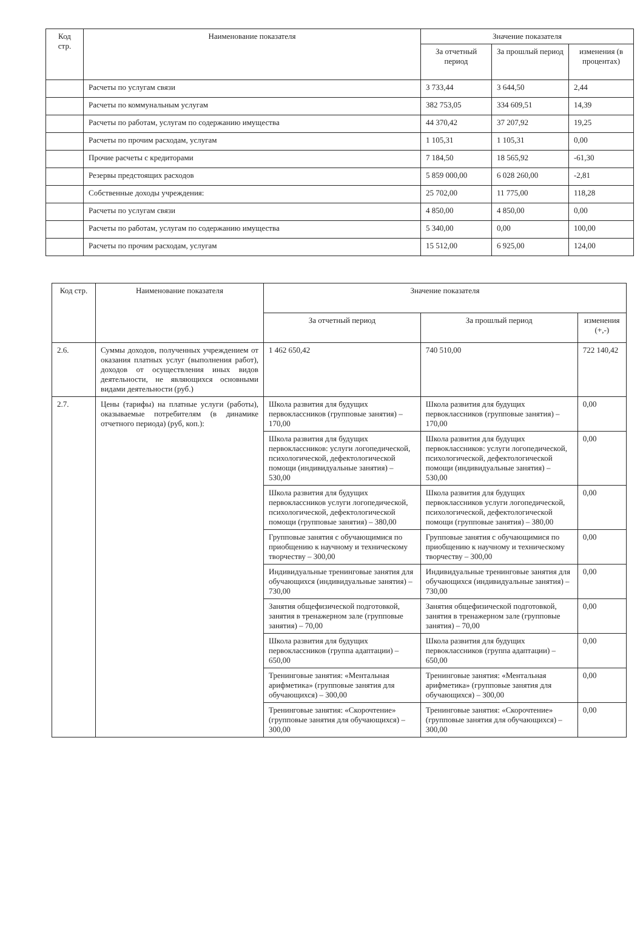| Код стр. | Наименование показателя | Значение показателя | | |
| --- | --- | --- | --- | --- |
| | | За отчетный период | За прошлый период | изменения (в процентах) |
| | Расчеты по услугам связи | 3 733,44 | 3 644,50 | 2,44 |
| | Расчеты по коммунальным услугам | 382 753,05 | 334 609,51 | 14,39 |
| | Расчеты по работам, услугам по содержанию имущества | 44 370,42 | 37 207,92 | 19,25 |
| | Расчеты по прочим расходам, услугам | 1 105,31 | 1 105,31 | 0,00 |
| | Прочие расчеты с кредиторами | 7 184,50 | 18 565,92 | -61,30 |
| | Резервы предстоящих расходов | 5 859 000,00 | 6 028 260,00 | -2,81 |
| | Собственные доходы учреждения: | 25 702,00 | 11 775,00 | 118,28 |
| | Расчеты по услугам связи | 4 850,00 | 4 850,00 | 0,00 |
| | Расчеты по работам, услугам по содержанию имущества | 5 340,00 | 0,00 | 100,00 |
| | Расчеты по прочим расходам, услугам | 15 512,00 | 6 925,00 | 124,00 |
| Код стр. | Наименование показателя | Значение показателя | | |
| --- | --- | --- | --- | --- |
| | | За отчетный период | За прошлый период | изменения (+,-) |
| 2.6. | Суммы доходов, полученных учреждением от оказания платных услуг (выполнения работ), доходов от осуществления иных видов деятельности, не являющихся основными видами деятельности (руб.) | 1 462 650,42 | 740 510,00 | 722 140,42 |
| 2.7. | Цены (тарифы) на платные услуги (работы), оказываемые потребителям (в динамике отчетного периода) (руб, коп.): | Школа развития для будущих первоклассников (групповые занятия) – 170,00 | Школа развития для будущих первоклассников (групповые занятия) – 170,00 | 0,00 |
| | | Школа развития для будущих первоклассников: услуги логопедической, психологической, дефектологической помощи (индивидуальные занятия) – 530,00 | Школа развития для будущих первоклассников: услуги логопедической, психологической, дефектологической помощи (индивидуальные занятия) – 530,00 | 0,00 |
| | | Школа развития для будущих первоклассников услуги логопедической, психологической, дефектологической помощи (групповые занятия) – 380,00 | Школа развития для будущих первоклассников услуги логопедической, психологической, дефектологической помощи (групповые занятия) – 380,00 | 0,00 |
| | | Групповые занятия с обучающимися по приобщению к научному и техническому творчеству – 300,00 | Групповые занятия с обучающимися по приобщению к научному и техническому творчеству – 300,00 | 0,00 |
| | | Индивидуальные тренинговые занятия для обучающихся (индивидуальные занятия) – 730,00 | Индивидуальные тренинговые занятия для обучающихся (индивидуальные занятия) – 730,00 | 0,00 |
| | | Занятия общефизической подготовкой, занятия в тренажерном зале (групповые занятия) – 70,00 | Занятия общефизической подготовкой, занятия в тренажерном зале (групповые занятия) – 70,00 | 0,00 |
| | | Школа развития для будущих первоклассников (группа адаптации) – 650,00 | Школа развития для будущих первоклассников (группа адаптации) – 650,00 | 0,00 |
| | | Тренинговые занятия: «Ментальная арифметика» (групповые занятия для обучающихся) – 300,00 | Тренинговые занятия: «Ментальная арифметика» (групповые занятия для обучающихся) – 300,00 | 0,00 |
| | | Тренинговые занятия: «Скорочтение» (групповые занятия для обучающихся) – 300,00 | Тренинговые занятия: «Скорочтение» (групповые занятия для обучающихся) – 300,00 | 0,00 |